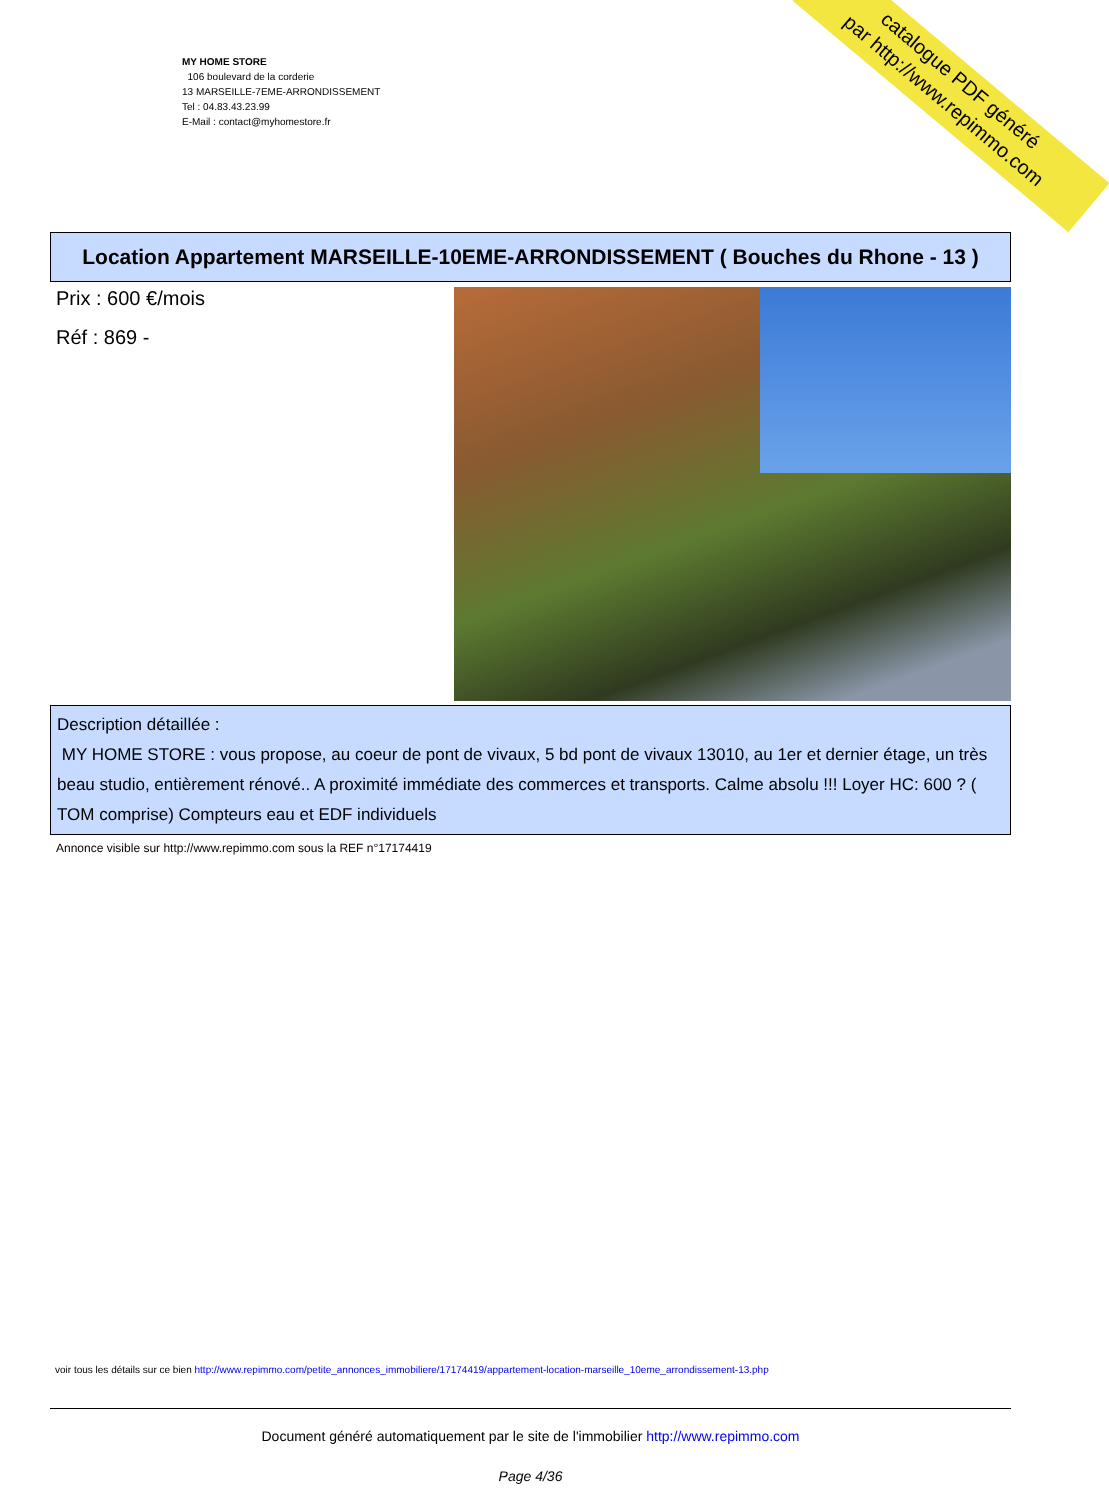MY HOME STORE
106 boulevard de la corderie
13 MARSEILLE-7EME-ARRONDISSEMENT
Tel : 04.83.43.23.99
E-Mail : contact@myhomestore.fr
catalogue PDF généré
par http://www.repimmo.com
Location Appartement MARSEILLE-10EME-ARRONDISSEMENT ( Bouches du Rhone - 13 )
Prix : 600 €/mois
Réf : 869 -
Description détaillée :
MY HOME STORE : vous propose, au coeur de pont de vivaux, 5 bd pont de vivaux 13010, au 1er et dernier étage, un très beau studio, entièrement rénové.. A proximité immédiate des commerces et transports. Calme absolu !!! Loyer HC: 600 ? ( TOM comprise) Compteurs eau et EDF individuels
Annonce visible sur http://www.repimmo.com sous la REF n°17174419
voir tous les détails sur ce bien http://www.repimmo.com/petite_annonces_immobiliere/17174419/appartement-location-marseille_10eme_arrondissement-13.php
Document généré automatiquement par le site de l'immobilier http://www.repimmo.com
Page 4/36